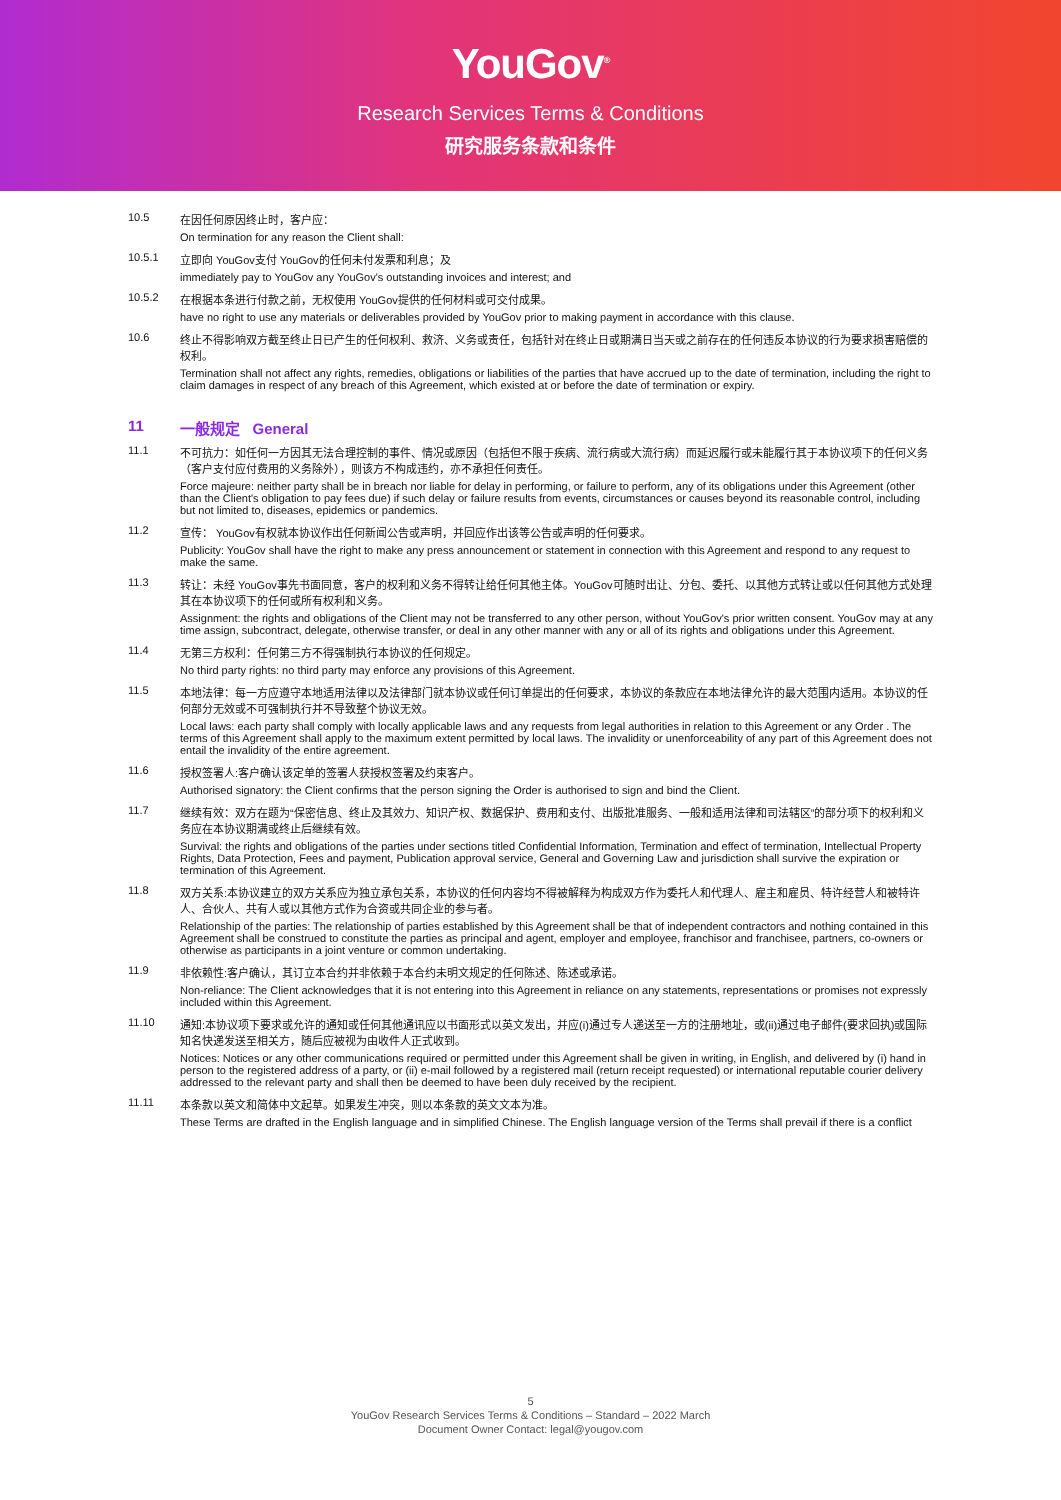YouGov<sup>®</sup>
Research Services Terms & Conditions
研究服务条款和条件
10.5 在因任何原因终止时，客户应：
On termination for any reason the Client shall:
10.5.1 立即向 YouGov支付 YouGov的任何未付发票和利息；及
immediately pay to YouGov any YouGov's outstanding invoices and interest; and
10.5.2 在根据本条进行付款之前，无权使用 YouGov提供的任何材料或可交付成果。
have no right to use any materials or deliverables provided by YouGov prior to making payment in accordance with this clause.
10.6 终止不得影响双方截至终止日已产生的任何权利、救济、义务或责任，包括针对在终止日或期满日当天或之前存在的任何违反本协议的行为要求损害赔偿的权利。
Termination shall not affect any rights, remedies, obligations or liabilities of the parties that have accrued up to the date of termination, including the right to claim damages in respect of any breach of this Agreement, which existed at or before the date of termination or expiry.
11 一般规定 General
11.1 不可抗力：如任何一方因其无法合理控制的事件、情况或原因（包括但不限于疾病、流行病或大流行病）而延迟履行或未能履行其于本协议项下的任何义务（客户支付应付费用的义务除外），则该方不构成违约，亦不承担任何责任。
Force majeure: neither party shall be in breach nor liable for delay in performing, or failure to perform, any of its obligations under this Agreement (other than the Client's obligation to pay fees due) if such delay or failure results from events, circumstances or causes beyond its reasonable control, including but not limited to, diseases, epidemics or pandemics.
11.2 宣传： YouGov有权就本协议作出任何新闻公告或声明，并回应作出该等公告或声明的任何要求。
Publicity: YouGov shall have the right to make any press announcement or statement in connection with this Agreement and respond to any request to make the same.
11.3 转让：未经 YouGov事先书面同意，客户的权利和义务不得转让给任何其他主体。YouGov可随时出让、分包、委托、以其他方式转让或以任何其他方式处理其在本协议项下的任何或所有权利和义务。
Assignment: the rights and obligations of the Client may not be transferred to any other person, without YouGov's prior written consent. YouGov may at any time assign, subcontract, delegate, otherwise transfer, or deal in any other manner with any or all of its rights and obligations under this Agreement.
11.4 无第三方权利：任何第三方不得强制执行本协议的任何规定。
No third party rights: no third party may enforce any provisions of this Agreement.
11.5 本地法律：每一方应遵守本地适用法律以及法律部门就本协议或任何订单提出的任何要求，本协议的条款应在本地法律允许的最大范围内适用。本协议的任何部分无效或不可强制执行并不导致整个协议无效。
Local laws: each party shall comply with locally applicable laws and any requests from legal authorities in relation to this Agreement or any Order . The terms of this Agreement shall apply to the maximum extent permitted by local laws. The invalidity or unenforceability of any part of this Agreement does not entail the invalidity of the entire agreement.
11.6 授权签署人:客户确认该定单的签署人获授权签署及约束客户。
Authorised signatory: the Client confirms that the person signing the Order is authorised to sign and bind the Client.
11.7 继续有效：双方在题为“保密信息、终止及其效力、知识产权、数据保护、费用和支付、出版批准服务、一般和适用法律和司法辖区”的部分项下的权利和义务应在本协议期满或终止后继续有效。
Survival: the rights and obligations of the parties under sections titled Confidential Information, Termination and effect of termination, Intellectual Property Rights, Data Protection, Fees and payment, Publication approval service, General and Governing Law and jurisdiction shall survive the expiration or termination of this Agreement.
11.8 双方关系:本协议建立的双方关系应为独立承包关系，本协议的任何内容均不得被解释为构成双方作为委托人和代理人、雇主和雇员、特许经营人和被特许人、合伙人、共有人或以其他方式作为合资或共同企业的参与者。
Relationship of the parties: The relationship of parties established by this Agreement shall be that of independent contractors and nothing contained in this Agreement shall be construed to constitute the parties as principal and agent, employer and employee, franchisor and franchisee, partners, co-owners or otherwise as participants in a joint venture or common undertaking.
11.9 非依赖性:客户确认，其订立本合约并非依赖于本合约未明文规定的任何陈述、陈述或承诺。
Non-reliance: The Client acknowledges that it is not entering into this Agreement in reliance on any statements, representations or promises not expressly included within this Agreement.
11.10 通知:本协议项下要求或允许的通知或任何其他通讯应以书面形式以英文发出，并应(i)通过专人递送至一方的注册地址，或(ii)通过电子邮件(要求回执)或国际知名快递发送至相关方，随后应被视为由收件人正式收到。
Notices: Notices or any other communications required or permitted under this Agreement shall be given in writing, in English, and delivered by (i) hand in person to the registered address of a party, or (ii) e-mail followed by a registered mail (return receipt requested) or international reputable courier delivery addressed to the relevant party and shall then be deemed to have been duly received by the recipient.
11.11 本条款以英文和简体中文起草。如果发生冲突，则以本条款的英文文本为准。
These Terms are drafted in the English language and in simplified Chinese. The English language version of the Terms shall prevail if there is a conflict
5
YouGov Research Services Terms & Conditions – Standard – 2022 March
Document Owner Contact: legal@yougov.com